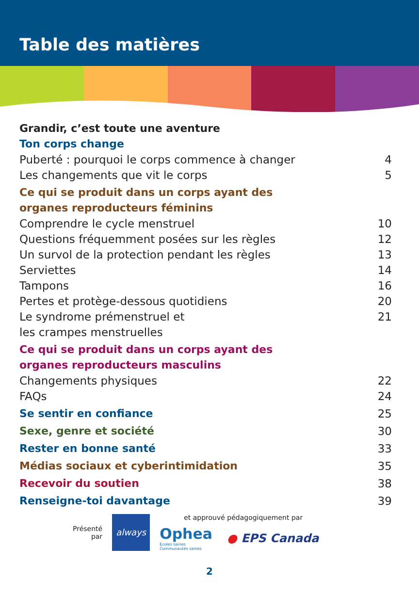Table des matières
Grandir, c’est toute une aventure
Ton corps change
Puberté : pourquoi le corps commence à changer 4
Les changements que vit le corps 5
Ce qui se produit dans un corps ayant des
organes reproducteurs féminins
Comprendre le cycle menstruel 10
Questions fréquemment posées sur les règles 12
Un survol de la protection pendant les règles 13
Serviettes 14
Tampons 16
Pertes et protège-dessous quotidiens 20
Le syndrome prémenstruel et
les crampes menstruelles 21
Ce qui se produit dans un corps ayant des
organes reproducteurs masculins
Changements physiques 22
FAQs 24
Se sentir en confiance 25
Sexe, genre et société 30
Rester en bonne santé 33
Médias sociaux et cyberintimidation 35
Recevoir du soutien 38
Renseigne-toi davantage 39
Présenté
par
always
et approuvé pédagogiquement par
Ophea
Écoles saines
Communautés saines
● EPS Canada
2